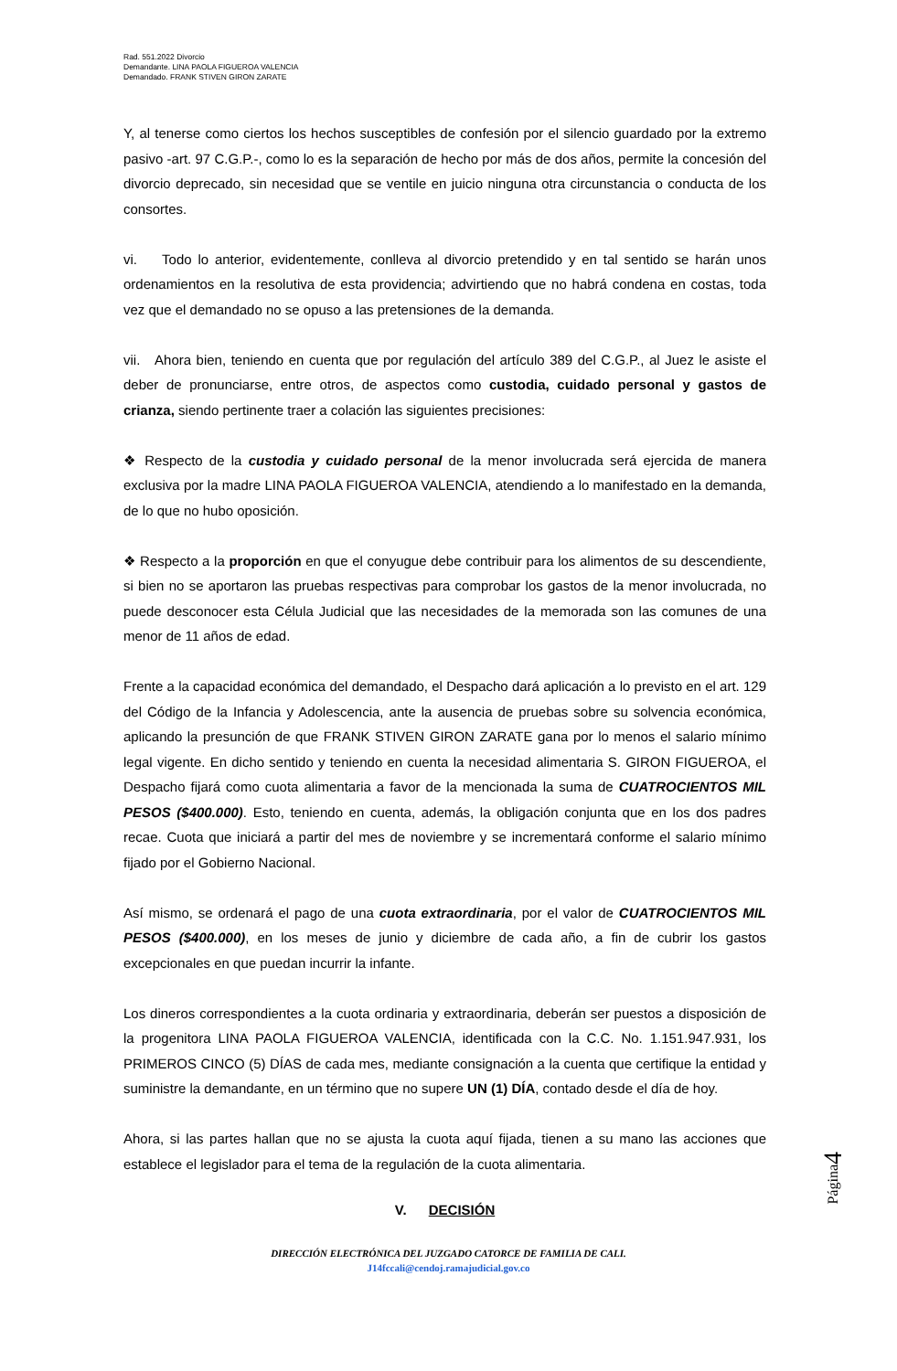Rad. 551.2022 Divorcio
Demandante. LINA PAOLA FIGUEROA VALENCIA
Demandado. FRANK STIVEN GIRON ZARATE
Y, al tenerse como ciertos los hechos susceptibles de confesión por el silencio guardado por la extremo pasivo -art. 97 C.G.P.-, como lo es la separación de hecho por más de dos años, permite la concesión del divorcio deprecado, sin necesidad que se ventile en juicio ninguna otra circunstancia o conducta de los consortes.
vi. Todo lo anterior, evidentemente, conlleva al divorcio pretendido y en tal sentido se harán unos ordenamientos en la resolutiva de esta providencia; advirtiendo que no habrá condena en costas, toda vez que el demandado no se opuso a las pretensiones de la demanda.
vii. Ahora bien, teniendo en cuenta que por regulación del artículo 389 del C.G.P., al Juez le asiste el deber de pronunciarse, entre otros, de aspectos como custodia, cuidado personal y gastos de crianza, siendo pertinente traer a colación las siguientes precisiones:
❖ Respecto de la custodia y cuidado personal de la menor involucrada será ejercida de manera exclusiva por la madre LINA PAOLA FIGUEROA VALENCIA, atendiendo a lo manifestado en la demanda, de lo que no hubo oposición.
❖ Respecto a la proporción en que el conyugue debe contribuir para los alimentos de su descendiente, si bien no se aportaron las pruebas respectivas para comprobar los gastos de la menor involucrada, no puede desconocer esta Célula Judicial que las necesidades de la memorada son las comunes de una menor de 11 años de edad.
Frente a la capacidad económica del demandado, el Despacho dará aplicación a lo previsto en el art. 129 del Código de la Infancia y Adolescencia, ante la ausencia de pruebas sobre su solvencia económica, aplicando la presunción de que FRANK STIVEN GIRON ZARATE gana por lo menos el salario mínimo legal vigente. En dicho sentido y teniendo en cuenta la necesidad alimentaria S. GIRON FIGUEROA, el Despacho fijará como cuota alimentaria a favor de la mencionada la suma de CUATROCIENTOS MIL PESOS ($400.000). Esto, teniendo en cuenta, además, la obligación conjunta que en los dos padres recae. Cuota que iniciará a partir del mes de noviembre y se incrementará conforme el salario mínimo fijado por el Gobierno Nacional.
Así mismo, se ordenará el pago de una cuota extraordinaria, por el valor de CUATROCIENTOS MIL PESOS ($400.000), en los meses de junio y diciembre de cada año, a fin de cubrir los gastos excepcionales en que puedan incurrir la infante.
Los dineros correspondientes a la cuota ordinaria y extraordinaria, deberán ser puestos a disposición de la progenitora LINA PAOLA FIGUEROA VALENCIA, identificada con la C.C. No. 1.151.947.931, los PRIMEROS CINCO (5) DÍAS de cada mes, mediante consignación a la cuenta que certifique la entidad y suministre la demandante, en un término que no supere UN (1) DÍA, contado desde el día de hoy.
Ahora, si las partes hallan que no se ajusta la cuota aquí fijada, tienen a su mano las acciones que establece el legislador para el tema de la regulación de la cuota alimentaria.
V. DECISIÓN
DIRECCIÓN ELECTRÓNICA DEL JUZGADO CATORCE DE FAMILIA DE CALI.
J14fccali@cendoj.ramajudicial.gov.co
Página4